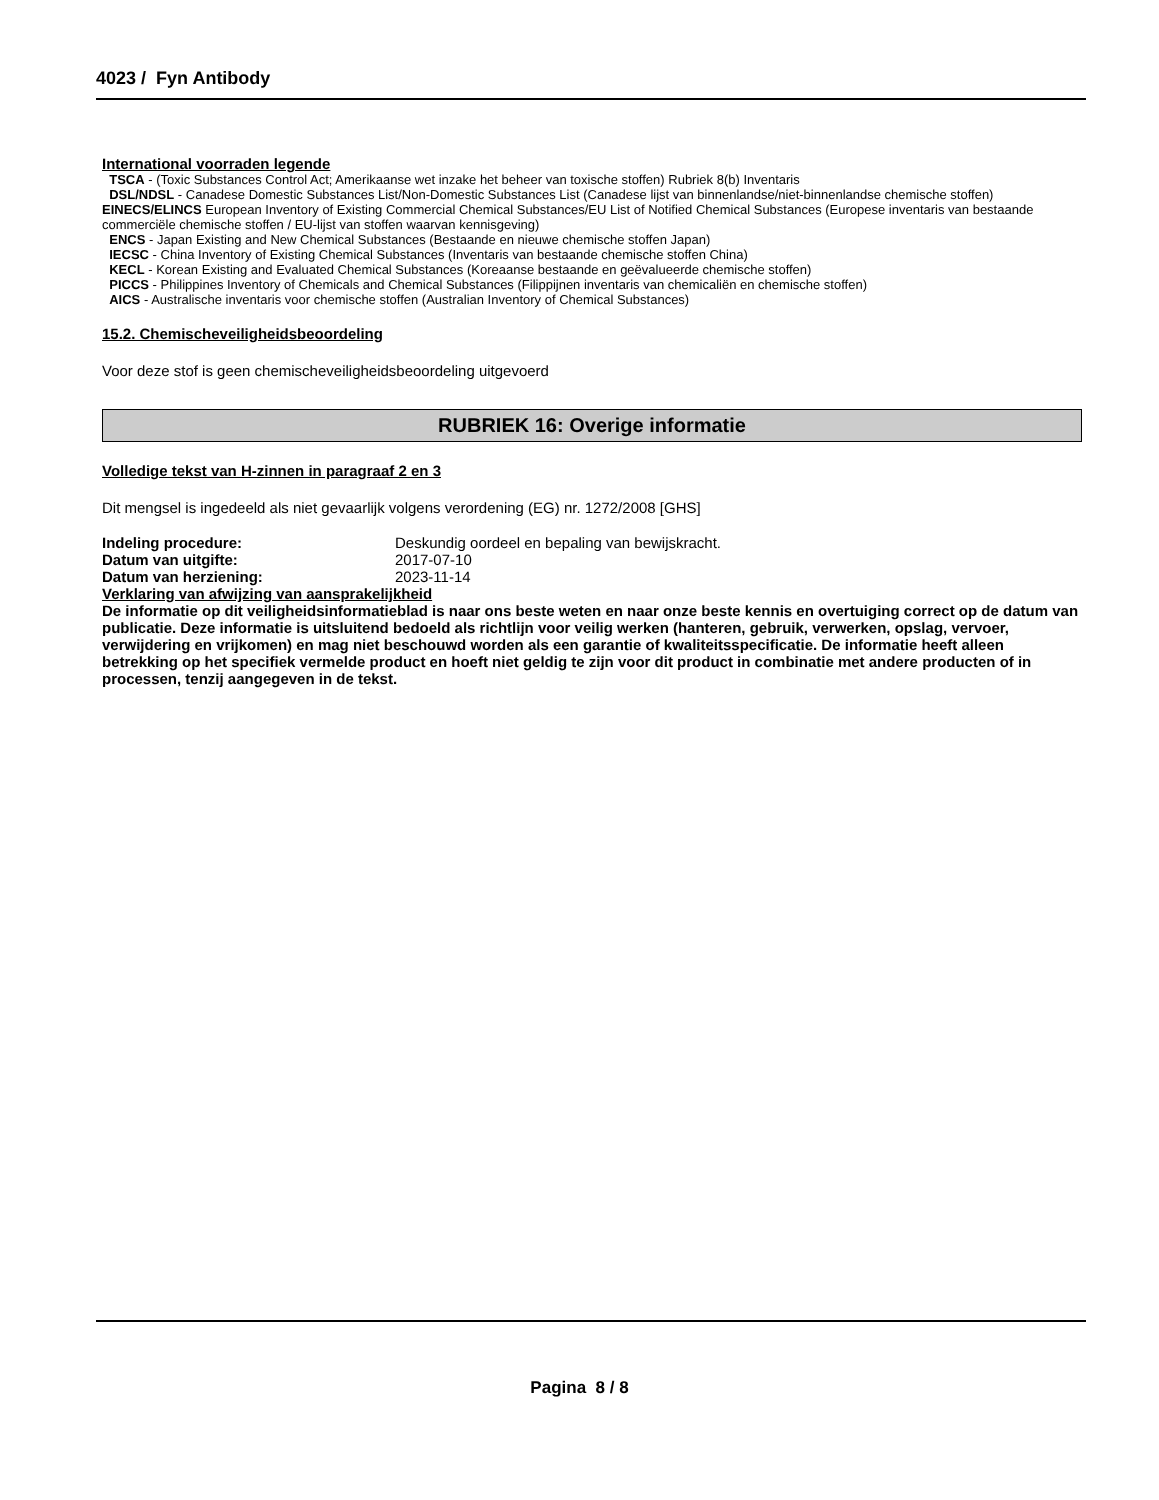4023 / Fyn Antibody
International voorraden legende
TSCA - (Toxic Substances Control Act; Amerikaanse wet inzake het beheer van toxische stoffen) Rubriek 8(b) Inventaris
DSL/NDSL - Canadese Domestic Substances List/Non-Domestic Substances List (Canadese lijst van binnenlandse/niet-binnenlandse chemische stoffen)
EINECS/ELINCS European Inventory of Existing Commercial Chemical Substances/EU List of Notified Chemical Substances (Europese inventaris van bestaande commerciële chemische stoffen / EU-lijst van stoffen waarvan kennisgeving)
ENCS - Japan Existing and New Chemical Substances (Bestaande en nieuwe chemische stoffen Japan)
IECSC - China Inventory of Existing Chemical Substances (Inventaris van bestaande chemische stoffen China)
KECL - Korean Existing and Evaluated Chemical Substances (Koreaanse bestaande en geëvalueerde chemische stoffen)
PICCS - Philippines Inventory of Chemicals and Chemical Substances (Filippijnen inventaris van chemicaliën en chemische stoffen)
AICS - Australische inventaris voor chemische stoffen (Australian Inventory of Chemical Substances)
15.2. Chemischeveiligheidsbeoordeling
Voor deze stof is geen chemischeveiligheidsbeoordeling uitgevoerd
RUBRIEK 16: Overige informatie
Volledige tekst van H-zinnen in paragraaf 2 en 3
Dit mengsel is ingedeeld als niet gevaarlijk volgens verordening (EG) nr. 1272/2008 [GHS]
Indeling procedure: Deskundig oordeel en bepaling van bewijskracht.
Datum van uitgifte: 2017-07-10
Datum van herziening: 2023-11-14
Verklaring van afwijzing van aansprakelijkheid
De informatie op dit veiligheidsinformatieblad is naar ons beste weten en naar onze beste kennis en overtuiging correct op de datum van publicatie. Deze informatie is uitsluitend bedoeld als richtlijn voor veilig werken (hanteren, gebruik, verwerken, opslag, vervoer, verwijdering en vrijkomen) en mag niet beschouwd worden als een garantie of kwaliteitsspecificatie. De informatie heeft alleen betrekking op het specifiek vermelde product en hoeft niet geldig te zijn voor dit product in combinatie met andere producten of in processen, tenzij aangegeven in de tekst.
Pagina 8 / 8